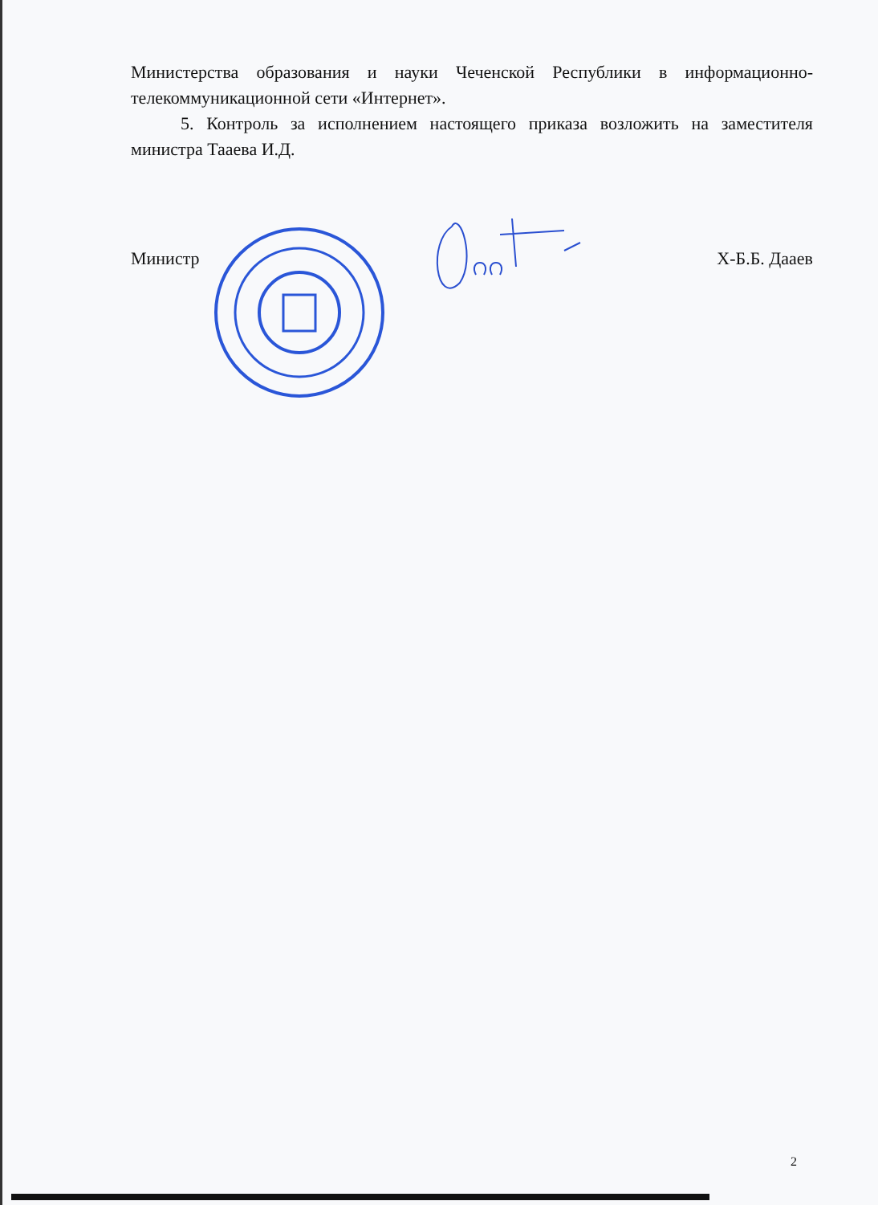Министерства образования и науки Чеченской Республики в информационно-телекоммуникационной сети «Интернет».
5. Контроль за исполнением настоящего приказа возложить на заместителя министра Тааева И.Д.
Министр Х-Б.Б. Дааев
2